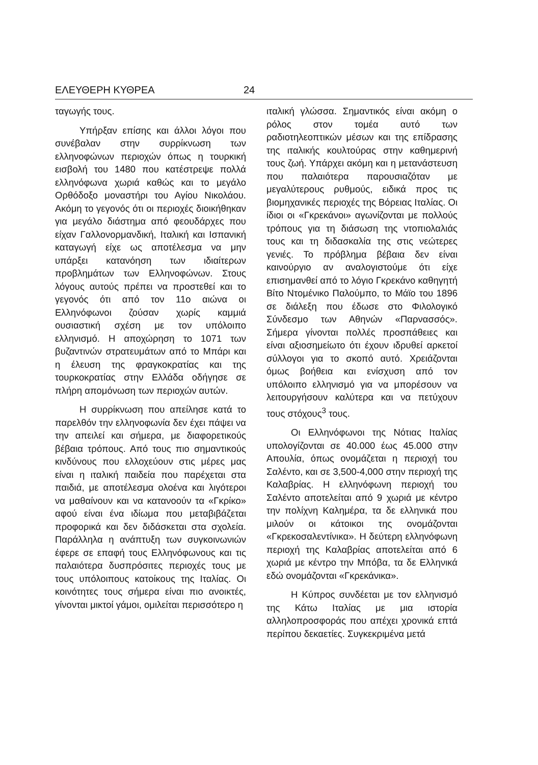ΕΛΕΥΘΕΡΗ ΚΥΘΡΕΑ 24
ταγωγής τους.
Υπήρξαν επίσης και άλλοι λόγοι που συνέβαλαν στην συρρίκνωση των ελληνοφώνων περιοχών όπως η τουρκική εισβολή του 1480 που κατέστρεψε πολλά ελληνόφωνα χωριά καθώς και το μεγάλο Ορθόδοξο μοναστήρι του Αγίου Νικολάου. Ακόμη το γεγονός ότι οι περιοχές διοικήθηκαν για μεγάλο διάστημα από φεουδάρχες που είχαν Γαλλονορμανδική, Ιταλική και Ισπανική καταγωγή είχε ως αποτέλεσμα να μην υπάρξει κατανόηση των ιδιαίτερων προβλημάτων των Ελληνοφώνων. Στους λόγους αυτούς πρέπει να προστεθεί και το γεγονός ότι από τον 11ο αιώνα οι Ελληνόφωνοι ζούσαν χωρίς καμμιά ουσιαστική σχέση με τον υπόλοιπο ελληνισμό. Η αποχώρηση το 1071 των βυζαντινών στρατευμάτων από το Μπάρι και η έλευση της φραγκοκρατίας και της τουρκοκρατίας στην Ελλάδα οδήγησε σε πλήρη απομόνωση των περιοχών αυτών.
Η συρρίκνωση που απείλησε κατά το παρελθόν την ελληνοφωνία δεν έχει πάψει να την απειλεί και σήμερα, με διαφορετικούς βέβαια τρόπους. Από τους πιο σημαντικούς κινδύνους που ελλοχεύουν στις μέρες μας είναι η ιταλική παιδεία που παρέχεται στα παιδιά, με αποτέλεσμα ολοένα και λιγότεροι να μαθαίνουν και να κατανοούν τα «Γκρίκο» αφού είναι ένα ιδίωμα που μεταβιβάζεται προφορικά και δεν διδάσκεται στα σχολεία. Παράλληλα η ανάπτυξη των συγκοινωνιών έφερε σε επαφή τους Ελληνόφωνους και τις παλαιότερα δυσπρόσιτες περιοχές τους με τους υπόλοιπους κατοίκους της Ιταλίας. Οι κοινότητες τους σήμερα είναι πιο ανοικτές, γίνονται μικτοί γάμοι, ομιλείται περισσότερο η
ιταλική γλώσσα. Σημαντικός είναι ακόμη ο ρόλος στον τομέα αυτό των ραδιοτηλεοπτικών μέσων και της επίδρασης της ιταλικής κουλτούρας στην καθημερινή τους ζωή. Υπάρχει ακόμη και η μετανάστευση που παλαιότερα παρουσιαζόταν με μεγαλύτερους ρυθμούς, ειδικά προς τις βιομηχανικές περιοχές της Βόρειας Ιταλίας. Οι ίδιοι οι «Γκρεκάνοι» αγωνίζονται με πολλούς τρόπους για τη διάσωση της ντοπιολαλιάς τους και τη διδασκαλία της στις νεώτερες γενιές. Το πρόβλημα βέβαια δεν είναι καινούργιο αν αναλογιστούμε ότι είχε επισημανθεί από το λόγιο Γκρεκάνο καθηγητή Βίτο Ντομένικο Παλούμπο, το Μάϊο του 1896 σε διάλεξη που έδωσε στο Φιλολογικό Σύνδεσμο των Αθηνών «Παρνασσός». Σήμερα γίνονται πολλές προσπάθειες και είναι αξιοσημείωτο ότι έχουν ιδρυθεί αρκετοί σύλλογοι για το σκοπό αυτό. Χρειάζονται όμως βοήθεια και ενίσχυση από τον υπόλοιπο ελληνισμό για να μπορέσουν να λειτουργήσουν καλύτερα και να πετύχουν τους στόχους<sup>3</sup> τους.
Οι Ελληνόφωνοι της Νότιας Ιταλίας υπολογίζονται σε 40.000 έως 45.000 στην Απουλία, όπως ονομάζεται η περιοχή του Σαλέντο, και σε 3,500-4,000 στην περιοχή της Καλαβρίας. Η ελληνόφωνη περιοχή του Σαλέντο αποτελείται από 9 χωριά με κέντρο την πολίχνη Καλημέρα, τα δε ελληνικά που μιλούν οι κάτοικοι της ονομάζονται «Γκρεκοσαλεντίνικα». Η δεύτερη ελληνόφωνη περιοχή της Καλαβρίας αποτελείται από 6 χωριά με κέντρο την Μπόβα, τα δε Ελληνικά εδώ ονομάζονται «Γκρεκάνικα».
Η Κύπρος συνδέεται με τον ελληνισμό της Κάτω Ιταλίας με μια ιστορία αλληλοπροσφοράς που απέχει χρονικά επτά περίπου δεκαετίες. Συγκεκριμένα μετά